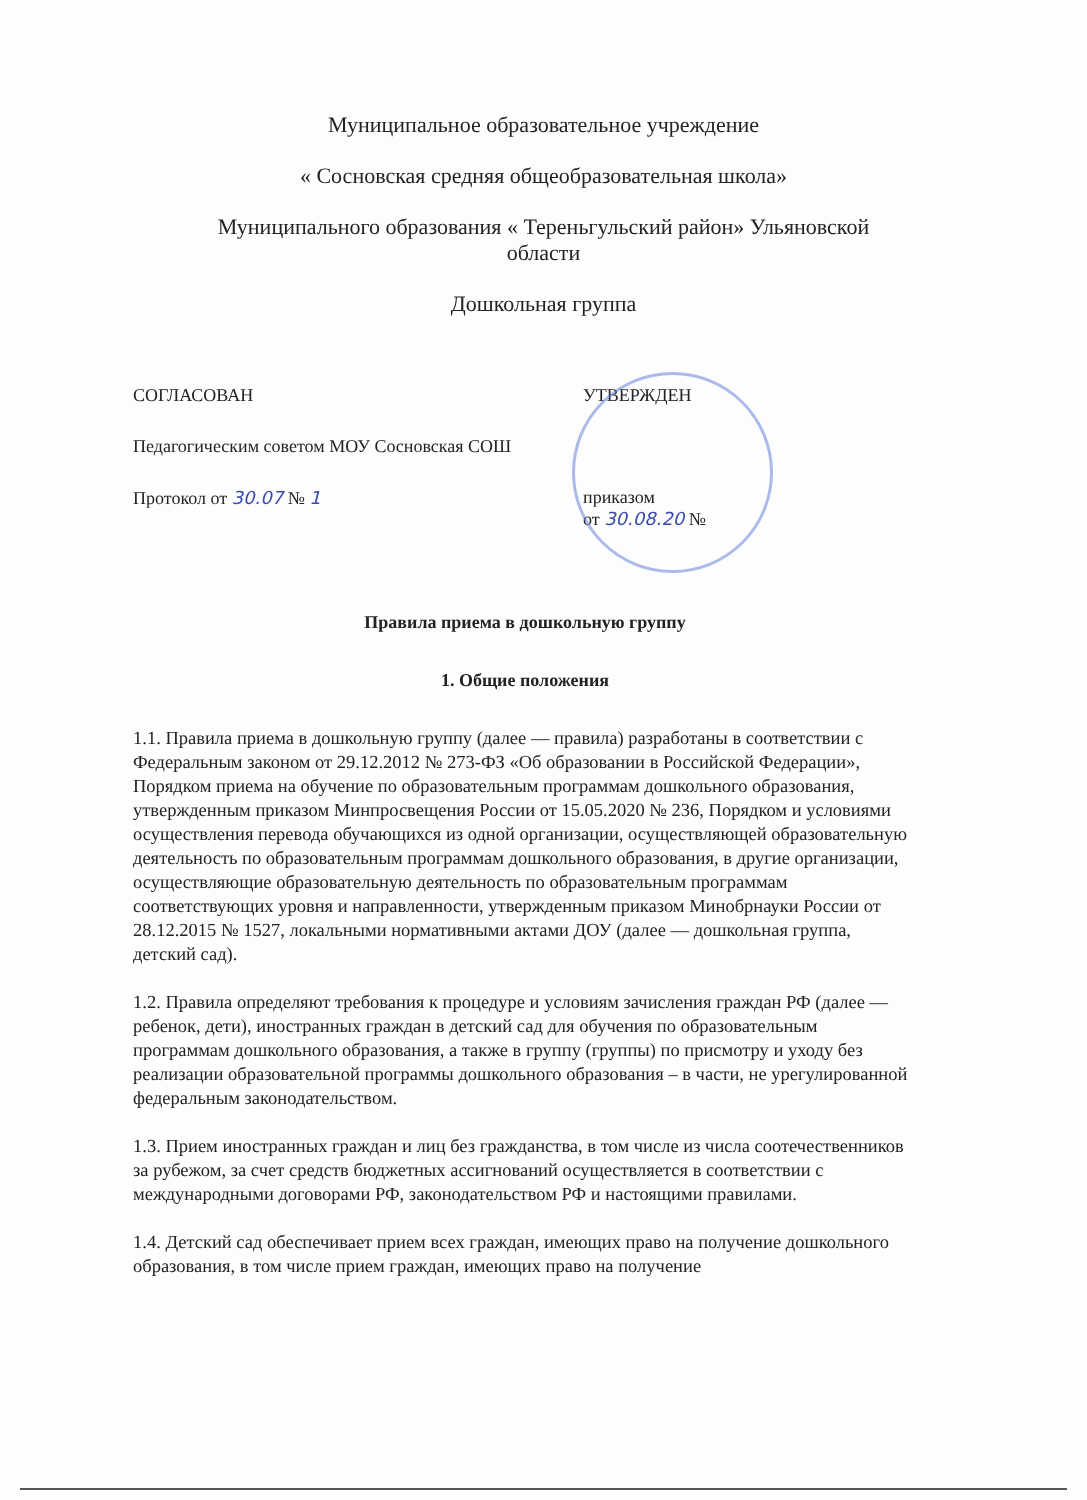Муниципальное образовательное учреждение
« Сосновская средняя общеобразовательная школа»
Муниципального образования « Тереньгульский район» Ульяновской
области
Дошкольная группа
СОГЛАСОВАН
Педагогическим советом МОУ Сосновская СОШ
Протокол от 30.07 № 1
УТВЕРЖДЕН
приказом
от 30.08.20 №
Правила приема в дошкольную группу
1. Общие положения
1.1. Правила приема в дошкольную группу (далее — правила) разработаны в соответствии с Федеральным законом от 29.12.2012 № 273-ФЗ «Об образовании в Российской Федерации», Порядком приема на обучение по образовательным программам дошкольного образования, утвержденным приказом Минпросвещения России от 15.05.2020 № 236, Порядком и условиями осуществления перевода обучающихся из одной организации, осуществляющей образовательную деятельность по образовательным программам дошкольного образования, в другие организации, осуществляющие образовательную деятельность по образовательным программам соответствующих уровня и направленности, утвержденным приказом Минобрнауки России от 28.12.2015 № 1527, локальными нормативными актами ДОУ (далее — дошкольная группа, детский сад).
1.2. Правила определяют требования к процедуре и условиям зачисления граждан РФ (далее — ребенок, дети), иностранных граждан в детский сад для обучения по образовательным программам дошкольного образования, а также в группу (группы) по присмотру и уходу без реализации образовательной программы дошкольного образования – в части, не урегулированной федеральным законодательством.
1.3. Прием иностранных граждан и лиц без гражданства, в том числе из числа соотечественников за рубежом, за счет средств бюджетных ассигнований осуществляется в соответствии с международными договорами РФ, законодательством РФ и настоящими правилами.
1.4. Детский сад обеспечивает прием всех граждан, имеющих право на получение дошкольного образования, в том числе прием граждан, имеющих право на получение